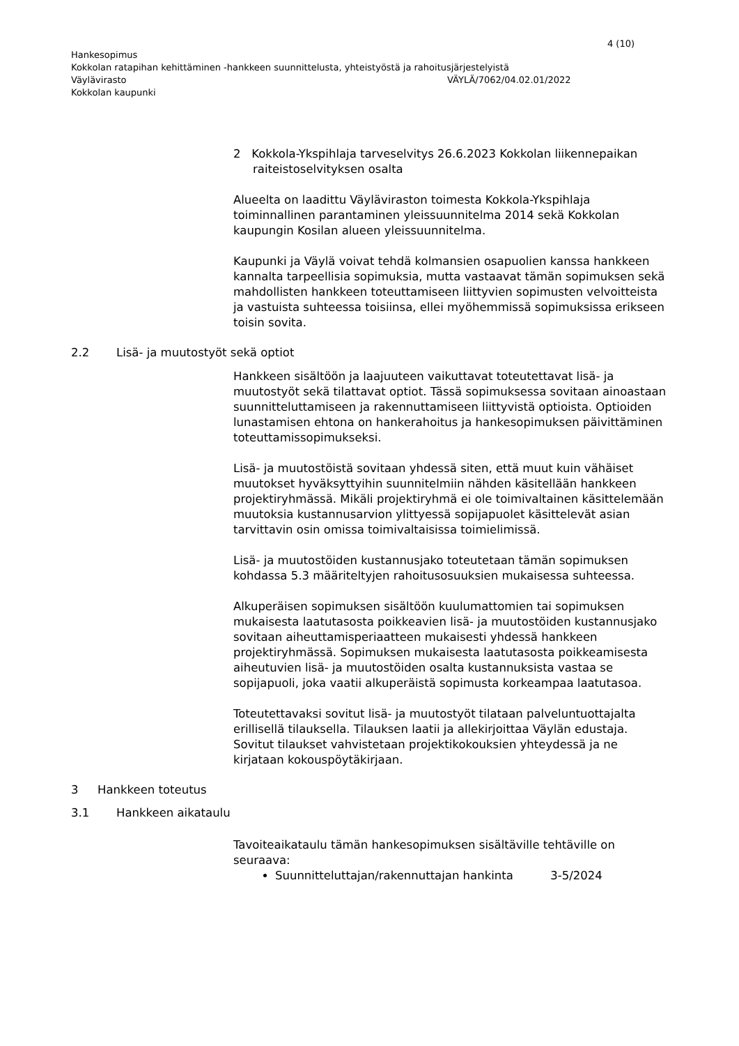4 (10)
Hankesopimus
Kokkolan ratapihan kehittäminen -hankkeen suunnittelusta, yhteistyöstä ja rahoitusjärjestelyistä
Väylävirasto VÄYLÄ/7062/04.02.01/2022
Kokkolan kaupunki
2 Kokkola-Ykspihlaja tarveselvitys 26.6.2023 Kokkolan liikennepaikan raiteistoselvityksen osalta
Alueelta on laadittu Väyläviraston toimesta Kokkola-Ykspihlaja toiminnallinen parantaminen yleissuunnitelma 2014 sekä Kokkolan kaupungin Kosilan alueen yleissuunnitelma.
Kaupunki ja Väylä voivat tehdä kolmansien osapuolien kanssa hankkeen kannalta tarpeellisia sopimuksia, mutta vastaavat tämän sopimuksen sekä mahdollisten hankkeen toteuttamiseen liittyvien sopimusten velvoitteista ja vastuista suhteessa toisiinsa, ellei myöhemmissä sopimuksissa erikseen toisin sovita.
2.2 Lisä- ja muutostyöt sekä optiot
Hankkeen sisältöön ja laajuuteen vaikuttavat toteutettavat lisä- ja muutostyöt sekä tilattavat optiot. Tässä sopimuksessa sovitaan ainoastaan suunnitteluttamiseen ja rakennuttamiseen liittyvistä optioista. Optioiden lunastamisen ehtona on hankerahoitus ja hankesopimuksen päivittäminen toteuttamissopimukseksi.
Lisä- ja muutostöistä sovitaan yhdessä siten, että muut kuin vähäiset muutokset hyväksyttyihin suunnitelmiin nähden käsitellään hankkeen projektiryhmässä. Mikäli projektiryhmä ei ole toimivaltainen käsittelemään muutoksia kustannusarvion ylittyessä sopijapuolet käsittelevät asian tarvittavin osin omissa toimivaltaisissa toimielimissä.
Lisä- ja muutostöiden kustannusjako toteutetaan tämän sopimuksen kohdassa 5.3 määriteltyjen rahoitusosuuksien mukaisessa suhteessa.
Alkuperäisen sopimuksen sisältöön kuulumattomien tai sopimuksen mukaisesta laatutasosta poikkeavien lisä- ja muutostöiden kustannusjako sovitaan aiheuttamisperiaatteen mukaisesti yhdessä hankkeen projektiryhmässä. Sopimuksen mukaisesta laatutasosta poikkeamisesta aiheutuvien lisä- ja muutostöiden osalta kustannuksista vastaa se sopijapuoli, joka vaatii alkuperäistä sopimusta korkeampaa laatutasoa.
Toteutettavaksi sovitut lisä- ja muutostyöt tilataan palveluntuottajalta erillisellä tilauksella. Tilauksen laatii ja allekirjoittaa Väylän edustaja. Sovitut tilaukset vahvistetaan projektikokouksien yhteydessä ja ne kirjataan kokouspöytäkirjaan.
3 Hankkeen toteutus
3.1 Hankkeen aikataulu
Tavoiteaikataulu tämän hankesopimuksen sisältäville tehtäville on seuraava:
Suunnitteluttajan/rakennuttajan hankinta 3-5/2024